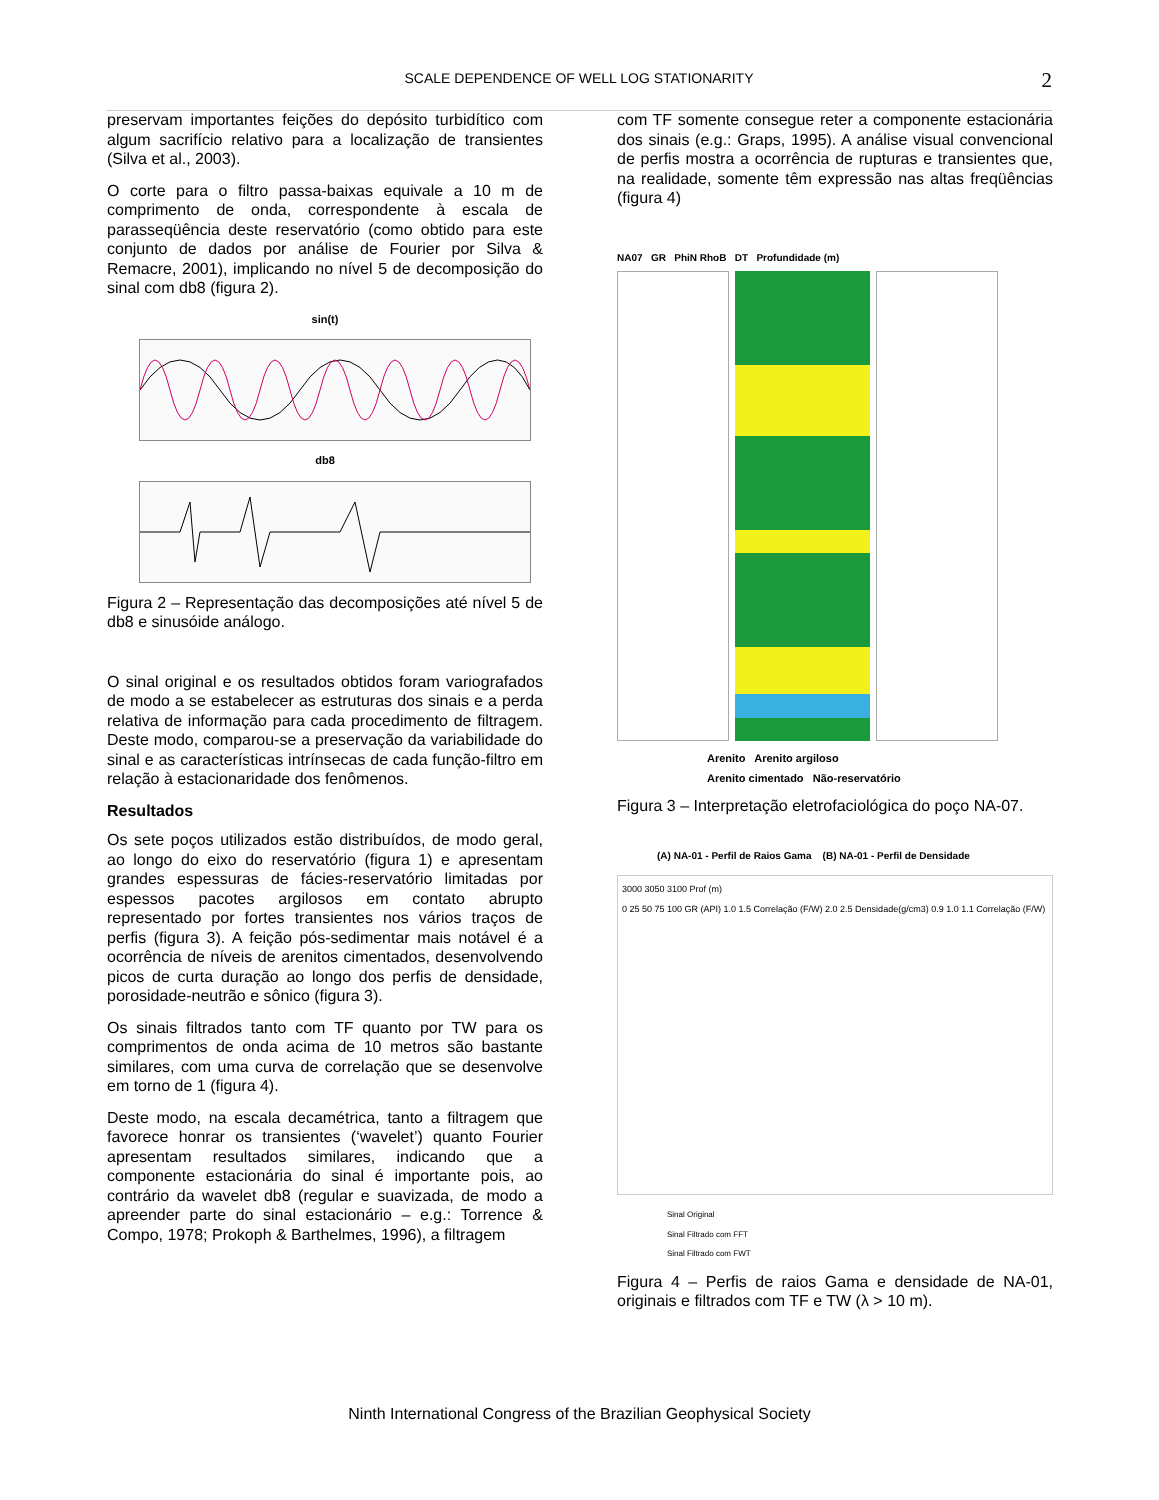SCALE DEPENDENCE OF WELL LOG STATIONARITY
2
preservam importantes feições do depósito turbidítico com algum sacrifício relativo para a localização de transientes (Silva et al., 2003).
O corte para o filtro passa-baixas equivale a 10 m de comprimento de onda, correspondente à escala de parasseqüência deste reservatório (como obtido para este conjunto de dados por análise de Fourier por Silva & Remacre, 2001), implicando no nível 5 de decomposição do sinal com db8 (figura 2).
sin(t)
db8
Figura 2 – Representação das decomposições até nível 5 de db8 e sinusóide análogo.
O sinal original e os resultados obtidos foram variografados de modo a se estabelecer as estruturas dos sinais e a perda relativa de informação para cada procedimento de filtragem. Deste modo, comparou-se a preservação da variabilidade do sinal e as características intrínsecas de cada função-filtro em relação à estacionaridade dos fenômenos.
Resultados
Os sete poços utilizados estão distribuídos, de modo geral, ao longo do eixo do reservatório (figura 1) e apresentam grandes espessuras de fácies-reservatório limitadas por espessos pacotes argilosos em contato abrupto representado por fortes transientes nos vários traços de perfis (figura 3). A feição pós-sedimentar mais notável é a ocorrência de níveis de arenitos cimentados, desenvolvendo picos de curta duração ao longo dos perfis de densidade, porosidade-neutrão e sônico (figura 3).
Os sinais filtrados tanto com TF quanto por TW para os comprimentos de onda acima de 10 metros são bastante similares, com uma curva de correlação que se desenvolve em torno de 1 (figura 4).
Deste modo, na escala decamétrica, tanto a filtragem que favorece honrar os transientes (‘wavelet’) quanto Fourier apresentam resultados similares, indicando que a componente estacionária do sinal é importante pois, ao contrário da wavelet db8 (regular e suavizada, de modo a apreender parte do sinal estacionário – e.g.: Torrence & Compo, 1978; Prokoph & Barthelmes, 1996), a filtragem
com TF somente consegue reter a componente estacionária dos sinais (e.g.: Graps, 1995). A análise visual convencional de perfis mostra a ocorrência de rupturas e transientes que, na realidade, somente têm expressão nas altas freqüências (figura 4)
NA07 GR PhiN RhoB DT Profundidade (m)
Arenito Arenito argiloso
Arenito cimentado Não-reservatório
Figura 3 – Interpretação eletrofaciológica do poço NA-07.
(A) NA-01 - Perfil de Raios Gama (B) NA-01 - Perfil de Densidade
3000 3050 3100 Prof (m)
0 25 50 75 100 GR (API) 1.0 1.5 Correlação (F/W) 2.0 2.5 Densidade(g/cm3) 0.9 1.0 1.1 Correlação (F/W)
Sinal Original
Sinal Filtrado com FFT
Sinal Filtrado com FWT
Figura 4 – Perfis de raios Gama e densidade de NA-01, originais e filtrados com TF e TW (λ > 10 m).
Ninth International Congress of the Brazilian Geophysical Society